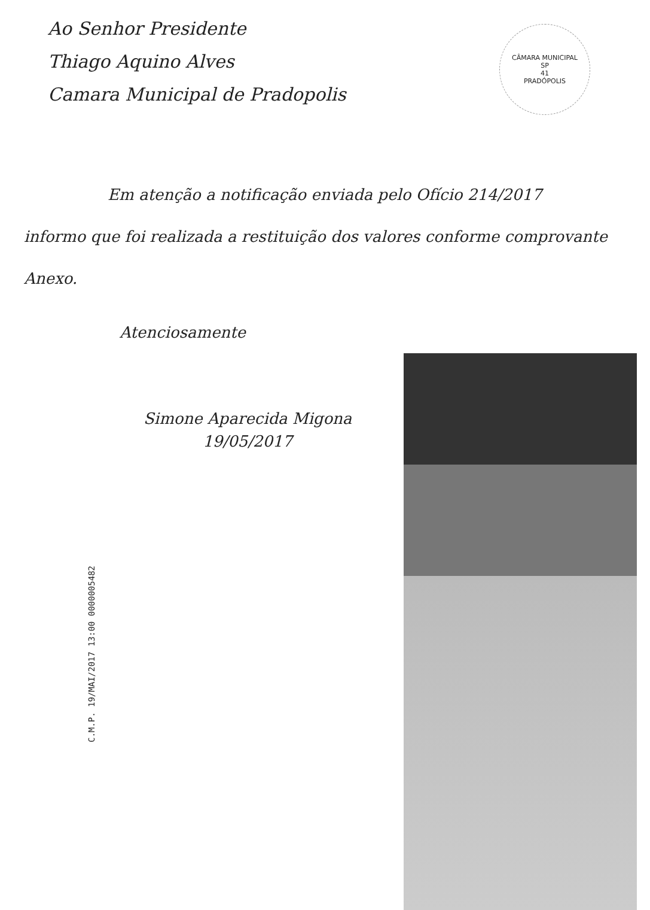Ao Senhor Presidente
Thiago Aquino Alves
Camara Municipal de Pradopolis
CÂMARA MUNICIPAL
SP
41
PRADÓPOLIS
Em atenção a notificação enviada pelo Ofício 214/2017
informo que foi realizada a restituição dos valores conforme comprovante Anexo.
Atenciosamente
Simone Aparecida Migona
19/05/2017
C.M.P. 19/MAI/2017 13:00 0000005482